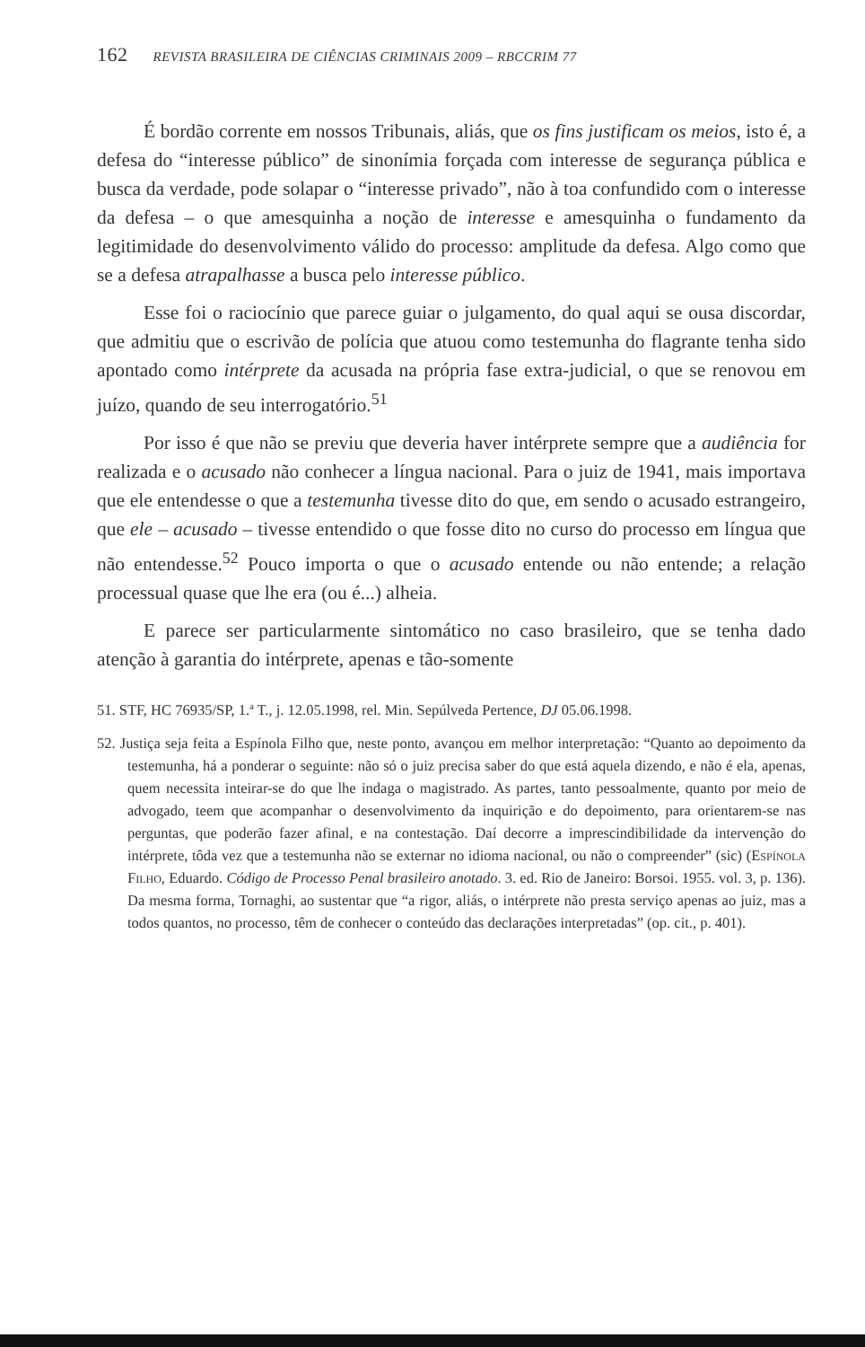162 REVISTA BRASILEIRA DE CIÊNCIAS CRIMINAIS 2009 – RBCCRIM 77
É bordão corrente em nossos Tribunais, aliás, que os fins justificam os meios, isto é, a defesa do “interesse público” de sinonímia forçada com interesse de segurança pública e busca da verdade, pode solapar o “interesse privado”, não à toa confundido com o interesse da defesa – o que amesquinha a noção de interesse e amesquinha o fundamento da legitimidade do desenvolvimento válido do processo: amplitude da defesa. Algo como que se a defesa atrapalhasse a busca pelo interesse público.
Esse foi o raciocínio que parece guiar o julgamento, do qual aqui se ousa discordar, que admitiu que o escrivão de polícia que atuou como testemunha do flagrante tenha sido apontado como intérprete da acusada na própria fase extra-judicial, o que se renovou em juízo, quando de seu interrogatório.<sup>51</sup>
Por isso é que não se previu que deveria haver intérprete sempre que a audiência for realizada e o acusado não conhecer a língua nacional. Para o juiz de 1941, mais importava que ele entendesse o que a testemunha tivesse dito do que, em sendo o acusado estrangeiro, que ele – acusado – tivesse entendido o que fosse dito no curso do processo em língua que não entendesse.<sup>52</sup> Pouco importa o que o acusado entende ou não entende; a relação processual quase que lhe era (ou é...) alheia.
E parece ser particularmente sintomático no caso brasileiro, que se tenha dado atenção à garantia do intérprete, apenas e tão-somente
51. STF, HC 76935/SP, 1.ª T., j. 12.05.1998, rel. Min. Sepúlveda Pertence, DJ 05.06.1998.
52. Justiça seja feita a Espínola Filho que, neste ponto, avançou em melhor interpretação: “Quanto ao depoimento da testemunha, há a ponderar o seguinte: não só o juiz precisa saber do que está aquela dizendo, e não é ela, apenas, quem necessita inteirar-se do que lhe indaga o magistrado. As partes, tanto pessoalmente, quanto por meio de advogado, teem que acompanhar o desenvolvimento da inquirição e do depoimento, para orientarem-se nas perguntas, que poderão fazer afinal, e na contestação. Daí decorre a imprescindibilidade da intervenção do intérprete, tôda vez que a testemunha não se externar no idioma nacional, ou não o compreender” (sic) (Espínola Filho, Eduardo. Código de Processo Penal brasileiro anotado. 3. ed. Rio de Janeiro: Borsoi. 1955. vol. 3, p. 136). Da mesma forma, Tornaghi, ao sustentar que “a rigor, aliás, o intérprete não presta serviço apenas ao juiz, mas a todos quantos, no processo, têm de conhecer o conteúdo das declarações interpretadas” (op. cit., p. 401).